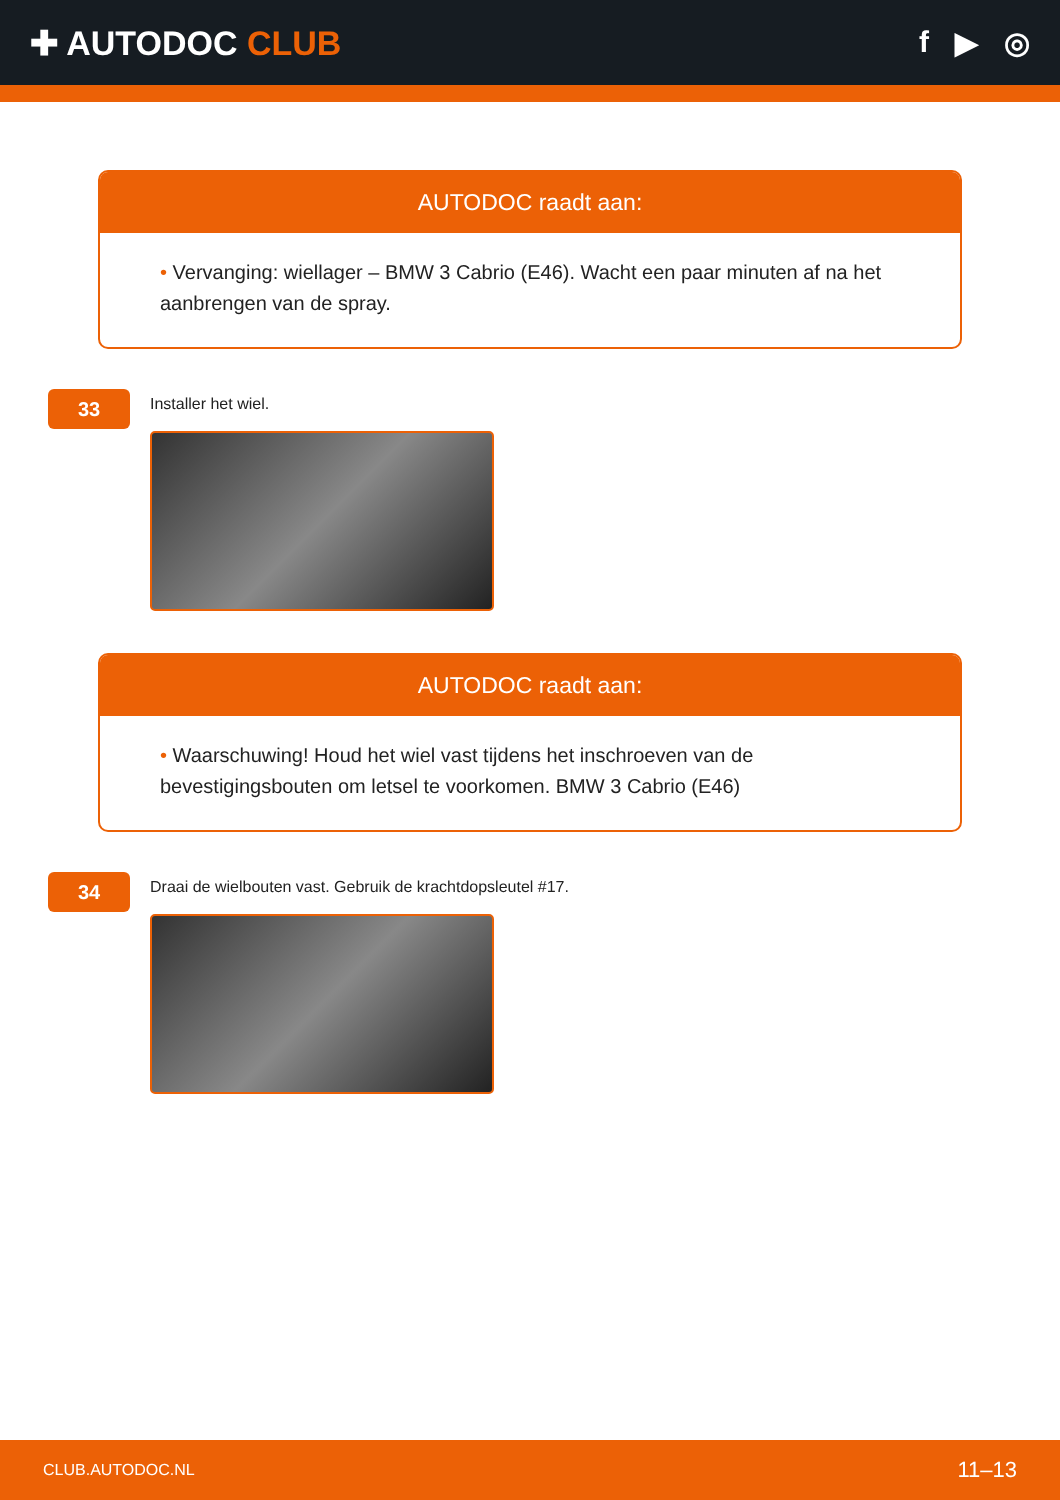✚ AUTODOC CLUB f ▶ ◎
AUTODOC raadt aan:
• Vervanging: wiellager – BMW 3 Cabrio (E46). Wacht een paar minuten af na het aanbrengen van de spray.
33
Installer het wiel.
AUTODOC raadt aan:
• Waarschuwing! Houd het wiel vast tijdens het inschroeven van de bevestigingsbouten om letsel te voorkomen. BMW 3 Cabrio (E46)
34
Draai de wielbouten vast. Gebruik de krachtdopsleutel #17.
CLUB.AUTODOC.NL 11–13